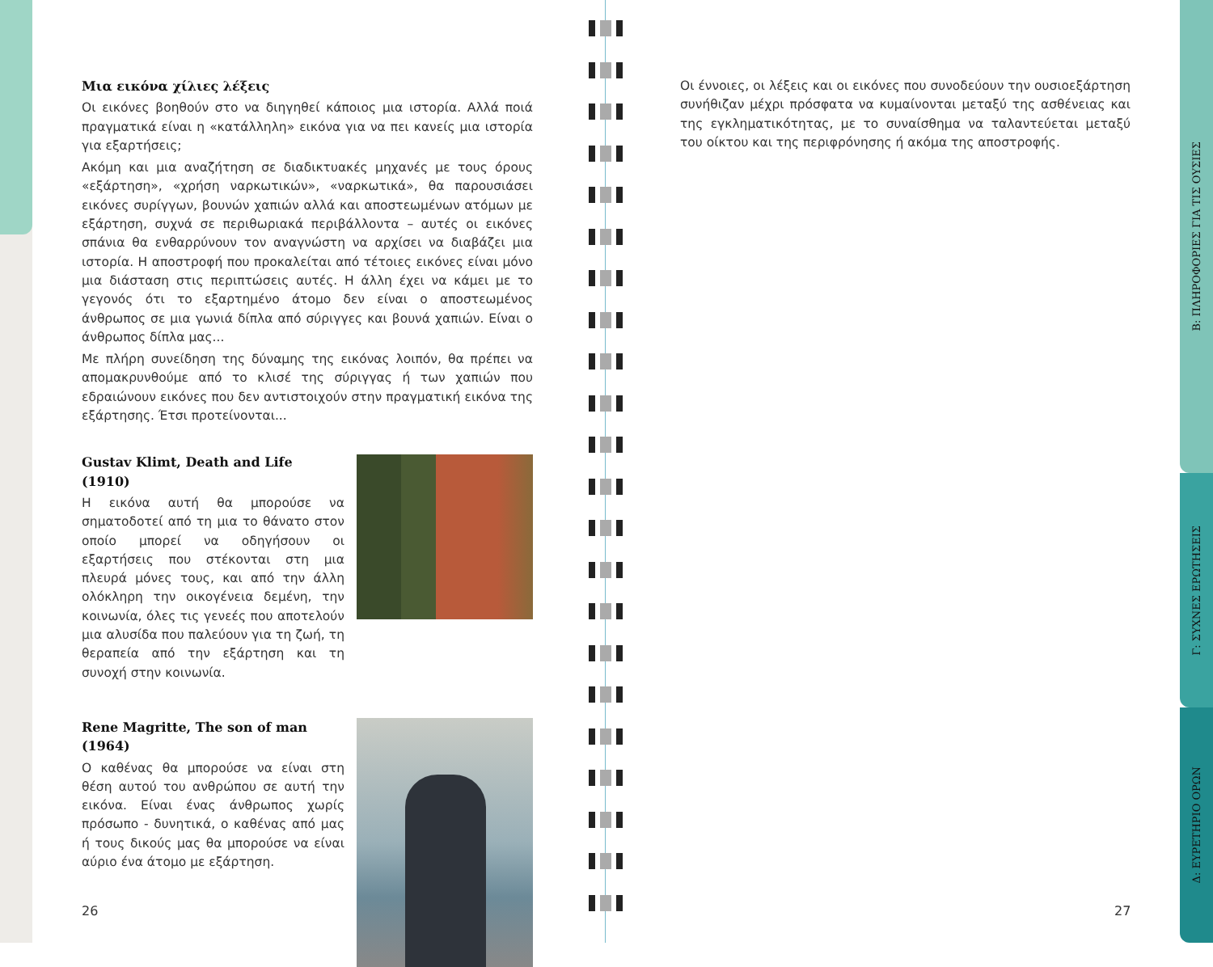Μια εικόνα χίλιες λέξεις
Οι εικόνες βοηθούν στο να διηγηθεί κάποιος μια ιστορία. Αλλά ποιά πραγματικά είναι η «κατάλληλη» εικόνα για να πει κανείς μια ιστορία για εξαρτήσεις;
Ακόμη και μια αναζήτηση σε διαδικτυακές μηχανές με τους όρους «εξάρτηση», «χρήση ναρκωτικών», «ναρκωτικά», θα παρουσιάσει εικόνες συρίγγων, βουνών χαπιών αλλά και αποστεωμένων ατόμων με εξάρτηση, συχνά σε περιθωριακά περιβάλλοντα – αυτές οι εικόνες σπάνια θα ενθαρρύνουν τον αναγνώστη να αρχίσει να διαβάζει μια ιστορία. Η αποστροφή που προκαλείται από τέτοιες εικόνες είναι μόνο μια διάσταση στις περιπτώσεις αυτές. Η άλλη έχει να κάμει με το γεγονός ότι το εξαρτημένο άτομο δεν είναι ο αποστεωμένος άνθρωπος σε μια γωνιά δίπλα από σύριγγες και βουνά χαπιών. Είναι ο άνθρωπος δίπλα μας...
Με πλήρη συνείδηση της δύναμης της εικόνας λοιπόν, θα πρέπει να απομακρυνθούμε από το κλισέ της σύριγγας ή των χαπιών που εδραιώνουν εικόνες που δεν αντιστοιχούν στην πραγματική εικόνα της εξάρτησης. Έτσι προτείνονται...
Gustav Klimt, Death and Life (1910)
Η εικόνα αυτή θα μπορούσε να σηματοδοτεί από τη μια το θάνατο στον οποίο μπορεί να οδηγήσουν οι εξαρτήσεις που στέκονται στη μια πλευρά μόνες τους, και από την άλλη ολόκληρη την οικογένεια δεμένη, την κοινωνία, όλες τις γενεές που αποτελούν μια αλυσίδα που παλεύουν για τη ζωή, τη θεραπεία από την εξάρτηση και τη συνοχή στην κοινωνία.
Rene Magritte, The son of man (1964)
Ο καθένας θα μπορούσε να είναι στη θέση αυτού του ανθρώπου σε αυτή την εικόνα. Είναι ένας άνθρωπος χωρίς πρόσωπο - δυνητικά, ο καθένας από μας ή τους δικούς μας θα μπορούσε να είναι αύριο ένα άτομο με εξάρτηση.
26
Οι έννοιες, οι λέξεις και οι εικόνες που συνοδεύουν την ουσιοεξάρτηση συνήθιζαν μέχρι πρόσφατα να κυμαίνονται μεταξύ της ασθένειας και της εγκληματικότητας, με το συναίσθημα να ταλαντεύεται μεταξύ του οίκτου και της περιφρόνησης ή ακόμα της αποστροφής.
27
Β: ΠΛΗΡΟΦΟΡΙΕΣ ΓΙΑ ΤΙΣ ΟΥΣΙΕΣ
Γ: ΣΥΧΝΕΣ ΕΡΩΤΗΣΕΙΣ
Δ: ΕΥΡΕΤΗΡΙΟ ΟΡΩΝ